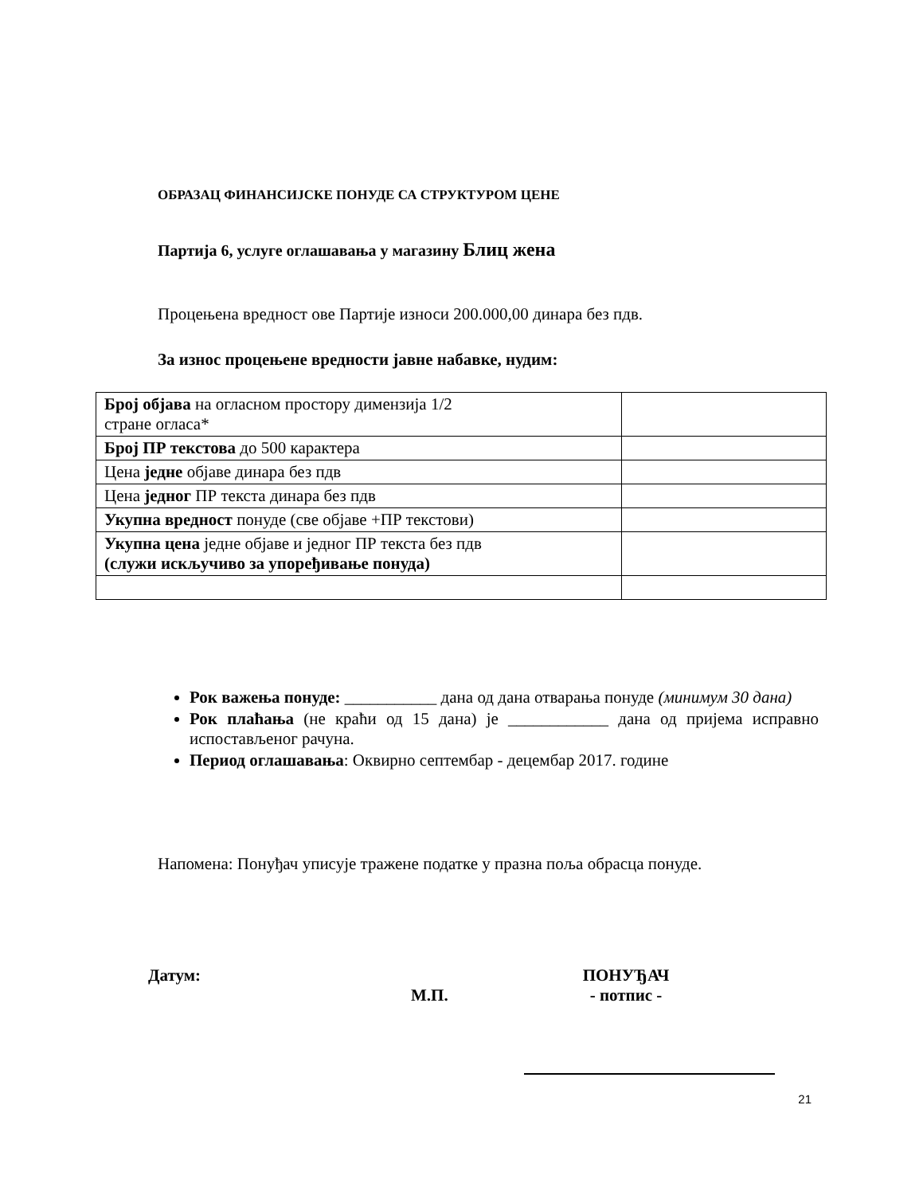ОБРАЗАЦ ФИНАНСИЈСКЕ ПОНУДЕ СА СТРУКТУРОМ ЦЕНЕ
Партија 6, услуге оглашавања у магазину Блиц жена
Процењена вредност ове Партије износи 200.000,00 динара без пдв.
За износ процењене вредности јавне набавке, нудим:
| Број објава на огласном простору димензија 1/2 стране огласа* | |
| Број ПР текстова до 500 карактера | |
| Цена једне објаве динара без пдв | |
| Цена једног ПР текста динара без пдв | |
| Укупна вредност понуде (све објаве +ПР текстови) | |
| Укупна цена једне објаве и једног ПР текста без пдв (служи искључиво за упоређивање понуда) | |
Рок важења понуде: ___________ дана од дана отварања понуде (минимум 30 дана)
Рок плаћања (не краћи од 15 дана) је ____________ дана од пријема исправно испостављеног рачуна.
Период оглашавања: Оквирно септембар - децембар 2017. године
Напомена: Понуђач уписује тражене податке у празна поља обрасца понуде.
Датум:
М.П.
ПОНУЂАЧ
- потпис -
21